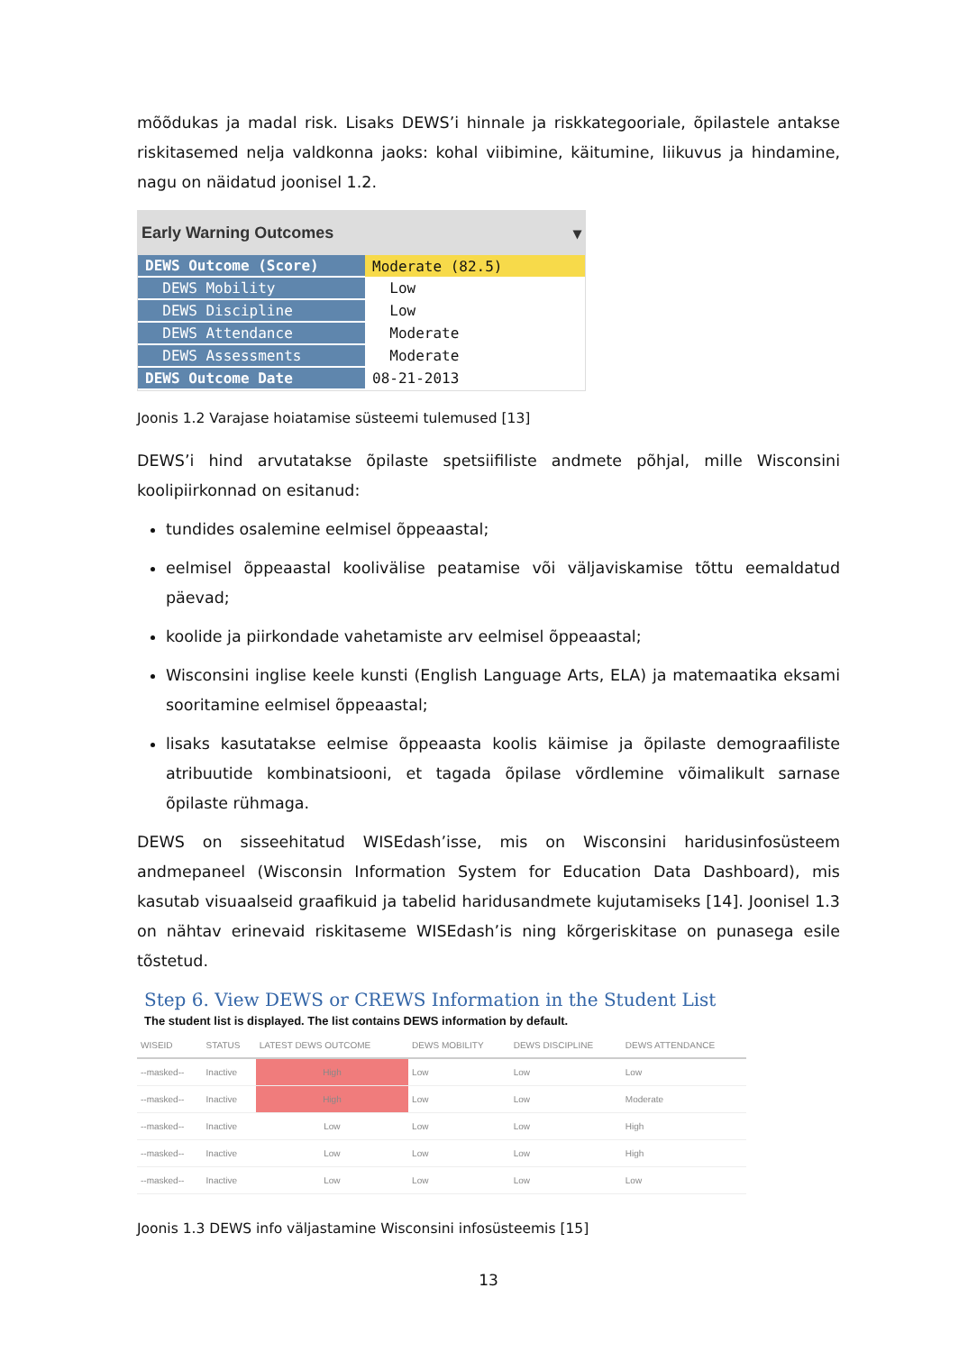mõõdukas ja madal risk. Lisaks DEWS’i hinnale ja riskkategooriale, õpilastele antakse riskitasemed nelja valdkonna jaoks: kohal viibimine, käitumine, liikuvus ja hindamine, nagu on näidatud joonisel 1.2.
Early Warning Outcomes ▾
| DEWS Outcome (Score) | Moderate (82.5) |
| DEWS Mobility | Low |
| DEWS Discipline | Low |
| DEWS Attendance | Moderate |
| DEWS Assessments | Moderate |
| DEWS Outcome Date | 08-21-2013 |
Joonis 1.2 Varajase hoiatamise süsteemi tulemused [13]
DEWS’i hind arvutatakse õpilaste spetsiifiliste andmete põhjal, mille Wisconsini koolipiirkonnad on esitanud:
tundides osalemine eelmisel õppeaastal;
eelmisel õppeaastal koolivälise peatamise või väljaviskamise tõttu eemaldatud päevad;
koolide ja piirkondade vahetamiste arv eelmisel õppeaastal;
Wisconsini inglise keele kunsti (English Language Arts, ELA) ja matemaatika eksami sooritamine eelmisel õppeaastal;
lisaks kasutatakse eelmise õppeaasta koolis käimise ja õpilaste demograafiliste atribuutide kombinatsiooni, et tagada õpilase võrdlemine võimalikult sarnase õpilaste rühmaga.
DEWS on sisseehitatud WISEdash’isse, mis on Wisconsini haridusinfosüsteem andmepaneel (Wisconsin Information System for Education Data Dashboard), mis kasutab visuaalseid graafikuid ja tabelid haridusandmete kujutamiseks [14]. Joonisel 1.3 on nähtav erinevaid riskitaseme WISEdash’is ning kõrgeriskitase on punasega esile tõstetud.
Step 6. View DEWS or CREWS Information in the Student List
The student list is displayed. The list contains DEWS information by default.
| WISEID | STATUS | LATEST DEWS OUTCOME | DEWS MOBILITY | DEWS DISCIPLINE | DEWS ATTENDANCE |
| --- | --- | --- | --- | --- | --- |
| --masked-- | Inactive | High | Low | Low | Low |
| --masked-- | Inactive | High | Low | Low | Moderate |
| --masked-- | Inactive | Low | Low | Low | High |
| --masked-- | Inactive | Low | Low | Low | High |
| --masked-- | Inactive | Low | Low | Low | Low |
Joonis 1.3 DEWS info väljastamine Wisconsini infosüsteemis [15]
13